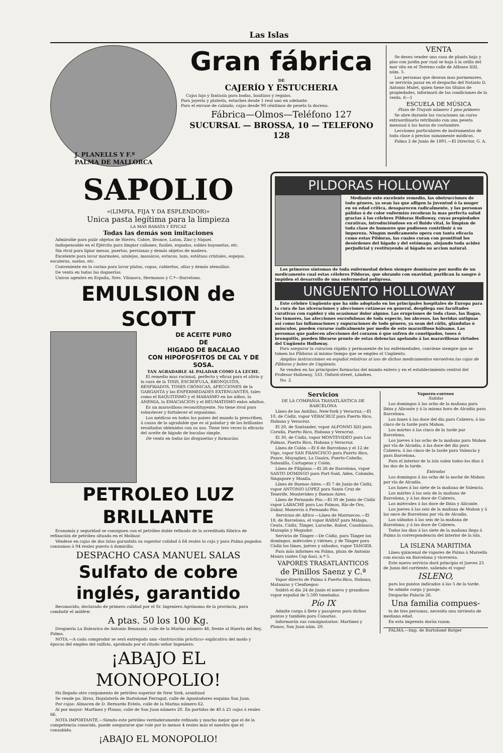Las Islas
J. PLANELLS Y F.º
PALMA DE MALLORCA
Gran fábrica
DE
CAJERÍO Y ESTUCHERIA
Cajas lujo y fantasía para bodas, bautizos y regalos.
Para joyería y platería, estuches desde 1 real uno en adelante.
Para el envase de calzado, cajas desde 90 céntimos de peseta la docena.
Fábrica—Olmos—Teléfono 127
SUCURSAL — BROSSA, 10 — TELEFONO 128
VENTA
Se desea vender una casa de planta baja y piso con jardin por cual se baja á la orilla del mar sita en el Terreno calle de Alfonso XIII, núm. 5.
Las personas que desean mas pormenores, se servirán pasar en el despacho del Notario D. Antonio Mulet, quien tiene los títulos de propiedades, informará de las condiciones de la venta. 6—1
ESCUELA DE MÚSICA
Plaza de Truyols número 1 piso primero
Se abre durante las vacaciones un curso extraordinario retribuido con una peseta mensual á las horas de costumbre.
Lecciones particulares de instrumentos de toda clase á precios sumamente módicos.
Palma 2 de Junio de 1891.—El Director, G. A.
SAPOLIO
«(LIMPIA, FIJA Y DA ESPLENDOR)»
Unica pasta legítima para la limpieza
LA MAS BARATA Y EFICAZ
Todas las demás son imitaciones
Admirable para pulir objetos de Hierro, Cobre, Bronce, Laton, Zinc y Niquel.
Indispensable en el Ejército para limpiar cañones, fusiles, espadas, sables bayonetas, etc.
Sin rival para lipiar mesas, puertas, persianas y demás objetos de madera.
Excelente para lavar marmoles, azulejos, mosaicos, estucos, loza, estátuas cristales, espejos, escaleras, suelos, etc.
Conveniente en la cocina para lavar platos, copas, cubiertos, ollas y demás utensilios.
De venta en todas las doguerías.
Unicos agentes en España, Sres. Vilanova, Hermanos y C.ª—Barcelona.
EMULSION de SCOTT
DE ACEITE PURO
DE
HIGADO DE BACALAO
CON HIPOFOSFITOS DE CAL Y DE SOSA.
TAN AGRADABLE AL PALADAR COMO LA LECHE.
El remedio mas racional, perfecto y eficaz para el alivio y la cura de la TISIS, ESCROFULA, BRONQUITIS, RESFRIADOS, TOSES CRÓNICAS, AFECCIONES de la GARGANTA y las ENFERMEDADES EXTENUANTES, tales como el RAQUITISMO y el MARASMO en los niños, la ANEMIA, la EMACIACION y el REUMATISMO enlos adultos.
Es un maravilloso reconstituyente. No tiene rival para robustecer y fortalecer el organismo.
Los médicos en todos los paises del mundo la prescriben, á causa de lo agradable que es al paladar y de los brillantes resultados obtenidos con su uso. Tiene tres veces la eficacia del aceite de higado de bacalao simple.
De venta en todas las droguerias y farmacias.
PETROLEO LUZ BRILLANTE
Economía y seguridad se consiguen con el petróleo doble refinado de la acreditada fábrica de refinación de petróleo situada en el Molinar.
Véndese en cajas de dos latas garantida su superior calidad á 64 reales la caja y para Palma pagados consumos á 94 reales puesto á domicilio.
DESPACHO CASA MANUEL SALAS
Sulfato de cobre inglés, garantido
Reconocido, declarado de primera calidad por el Sr. Ingeniero Agrónomo de la provincia, para combatir el mildew.
A ptas. 50 los 100 Kg.
Droguería La Balearica de Antonio Bennazar, calle de la Marina número 46, frente al Huerto del Rey, Palma.
NOTA.—A cada comprador se será entregada una «Instrucción práctica» explicativa del modo y épocas del empleo del sulfato, aprobada por el citado señor Ingeniero.
¡ABAJO EL MONOPOLIO!
Ha llegado otro cargamento de petróleo superior de New York, arantizad
Se vende po. litros, Hojalatería de Bartolomé Ferragut, calle de Apuntadores esquina San Juan.
Por cajas: Almacen de D. Bernardo Estela, calle de la Marina número 62.
Al por mayor: Martinez y Planas, calle de San Juan número 20. En partidas de 40 á 25 cajas á reales 66.
NOTA IMPORTANTE.—Siendo este petróleo verdaderamente refinado y mucho mejor que el de la competencia conocida, puede asegurarse que vale por lo menos 4 reales más el nuestro que el consabido.
¡ABAJO EL MONOPOLIO!
PILDORAS HOLLOWAY
Mediante este excelente remedio, las obstrucciones de todo género, ya sean las que afligen la juventud ó la muger en su edad crítica, desaparecen radicalmente, y las personas pálidas ó de color enfermizo recobran la mas perfecta salud gracias á las célebres Píldoras Holloway, cuyas propiedades curativas, introduciéndose en el fluido vital, lo limpian de toda clase de humores que pudiesen contribuir á su impureza. Ningun medicamento opera con tanta eficacia como estas Píldoras, las cuales curan con prontitud los desórdenes del hígado y del estómago, alejando toda acidez perjudicial y restituyendo al hígado su accion natural.
Los primeros síntomas de toda enfermedad deben siempre dominarse por medio de un medicamento cual estas célebres Píldoras, que obrando con suavidad, purifican la sangre ó impiden el desarrollo de una enfermedad peligrosa.
UNGUENTO HOLLOWAY
Este célebre Ungüento que ha sido adoptado en los principales hospitales de Europa para la cura de las ulceraciones y afecciones cutáneas en general, despliega sus facultades curativas con rapidez y sin ocasionar dolor alguno. Las erupciones de toda clase, las llagas, los tumores, las afecciones escrofulosas de toda especie, los abcesos, las heridas antiguas así como las inflamaciones y supuraciones de todo género, ya sean del cútis, glándulas ó músculos, pueden curarse radicalmente por medio de este maravilloso bálsamo. Las personas que padecen afecciones del corazon ó que sufren de constipados, toses ó bronquitis, pueden librarse pronto de estas dolencias apelando á las maravillosas virtudes del Ungüento Holloway.
Para asegurar la curacion rápida y permanente de las enfermedades, conviene siempre que se tomen las Píldoras al mismo tiempo que se emplea el Ungüento.
Amplias instrucciones en español relativas al uso de dichos medicamentos envuelven las cajas de Píldoras y botes de Ungüento.
Se venden en las principales farmacias del mundo entero y en el establecimiento central del Profesor Holloway, 533, Oxford-street, Lóndres.
No. 2.
Servicios
DE LA COMPAÑIA TRASATLÁNTICA DE BARCELONA
Línea de las Antillas, New-York y Veracruz.—El 10, de Cádiz, vapor VERACRUZ para Puerto Rico, Habana y Veracruz.
El 20, de Santander, vapor ALFONSO XIII para Coruña, Puerto Rico, Habana y Veracruz.
El 30, de Cádiz, vapor MONTEVIDEO para Las Palmas, Puerto Rico, Habana y Veracruz.
Línea de Colón.—El 6 de Barcelona y el 12 de Vigo, vapor SAN FRANCISCO para Puerto Rico, Ponce, Mayagüez, La Guaira, Puerto-Cabello, Sabanilla, Cartagena y Colón.
Línea de Filipinas.—El 26 de Barcelona, vapor SANTO DOMINGO para Port-Said, Aden, Colombo, Singapore y Manila.
Línea de Buenos Aires.—El 7 de Junio de Cádiz, vapor ANTONIO LOPEZ para Santa Cruz de Tenerife, Montevideo y Buenos Aires.
Línea de Fernando Póo.—El 30 de Junio de Cádiz vapor LARACHE para Las Palmas, Rio de Oro, Dakar, Monrovia á Fernando Póo.
Servicios de Africa —Línea de Marruecos.—El 18, de Barcelona, el vapor RABAT para Málaga, Ceuta, Cádiz, Tánger, Larache, Rabat, Casablanca, Mazagán y Mogador.
Servicio de Tánger.—De Cádiz, para Tánger los domingos, miércoles y viérnes, y de Tánger para Cádiz los lúnes, juéves y sábados, vapor TANGER.
Para más informes en Palma, plaza de Antonio Maura (antes Cop ñas), n.º 5.
VAPORES TRASATLÁNTICOS
de Pinillos Saenz y C.ª
Vapor directo de Palma á Puerto-Rico, Habana, Matanzas y Cienfuegos:
Saldrá el dia 24 de Junio el nuevo y grandioso vapor español de 5.500 toneladas.
Pío IX
Admite carga á flete y pasajeros para dichos puntos y también para Canarias.
Informarán sus consignatarios: Martinez y Planas, San Juan núm. 20.
Vapores-correos
Salidas
Los domingos á las ocho de la mañana para Ibiza y Alicante y á la misma hora de Alcudia para Barcelona.
Los lunes á las doce del dia para Cabrera; á las cinco de la tarde para Mahon.
Los mártes á las cinco de la tarde par Barcelona.
Los jueves á las ocho de la mañana para Mahon por vía de Alcudia; á las doce del dia para Cabrera; á las cinco de la tarde para Valencia y para Barcelona.
Para el interior de la isla salen todos los dias á las dos de la tarde.
Entradas
Los domingos á las ocho de la noche de Mahon por vía de Alcudia.
Los lunes á las siete de la mañana de Valencia.
Los mártes á las seis de la mañana de Barcelona, y á las doce de Cabrera.
Los miércoles á las doce de Ibiza y Alicante.
Los jueves á las seis de la mañana de Mahon y á las once de Barcelona por vía de Alcudia.
Los sábados á las seis de la mañana de Barcelona; y á las doce de Cabrera.
Todos los dias á las siete de la mañana llega á Palma la correspondencia del interior de la isla.
LA ISLENA MARITIMA
Línea quincenal de vapores de Palma á Marsella con escala en Barcelona y viceversa.
Este nuevo servicio dará principio el Jueves 25 de Junio del corriente, saliendo el vapor
ISLENO,
para los puntos indicados á las 5 de la tarde.
Se admite carga y pasaje.
Despacho Palacio 26.
Una familia compues-
ta de tres personas, necesita una sirvienta de mediana edad.
En esta imprenta darán razon.
PALMA.—Imp. de Bartolomé Rotger